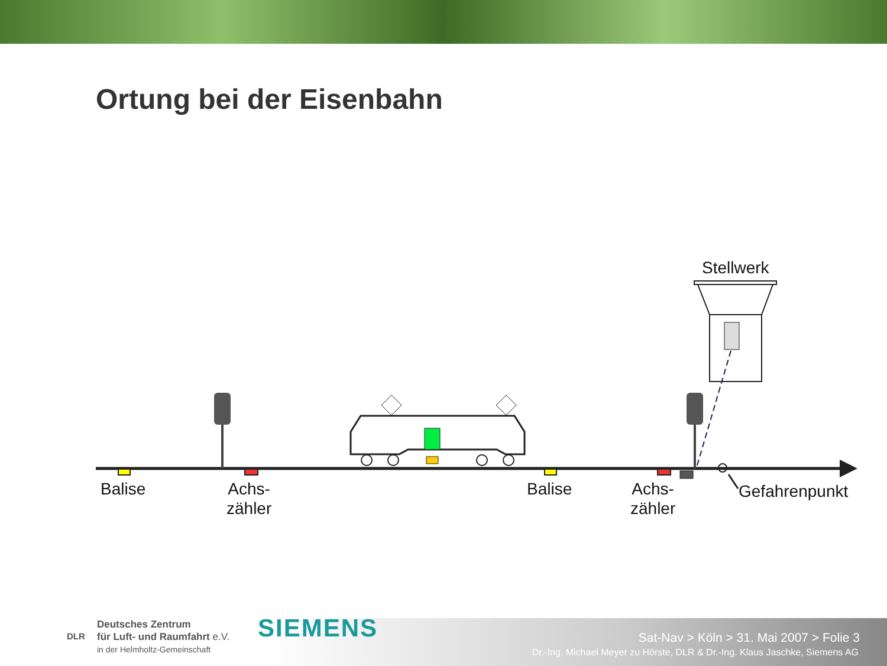Ortung bei der Eisenbahn
Stellwerk
Balise
Achs-
zähler
Balise
Achs-
zähler
Gefahrenpunkt
Deutsches Zentrum
für Luft- und Raumfahrt e.V.
in der Helmholtz-Gemeinschaft
DLR SIEMENS
Sat-Nav > Köln > 31. Mai 2007 > Folie 3
Dr.-Ing. Michael Meyer zu Hörste, DLR & Dr.-Ing. Klaus Jaschke, Siemens AG